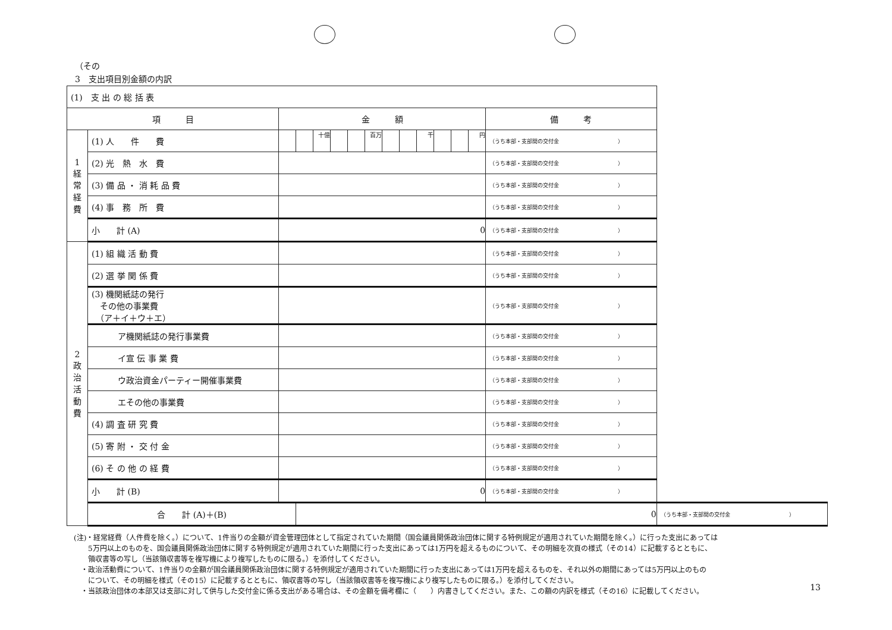（その
3　支出項目別金額の内訳
| (1) 支 出 の 総 括 表 | | | | | | | | | | | | | | | |
| 項 目 | | 金 額 | | | | | | | | | | | | 備 考 | |
| 1 経常経費 | (1) 人 件 費 | | | 十億 | | | 百万 | | | 千 | | | 円 | （うち本部・支部間の交付金 ） | |
| | (2) 光 熱 水 費 | | | | | | | | | | | | | （うち本部・支部間の交付金 ） | |
| | (3) 備 品 ・ 消 耗 品 費 | | | | | | | | | | | | | （うち本部・支部間の交付金 ） | |
| | (4) 事 務 所 費 | | | | | | | | | | | | | （うち本部・支部間の交付金 ） | |
| | 小 計 (A) | 0 | | | | | | | | | | | | （うち本部・支部間の交付金 ） | |
| 2 政治活動費 | (1) 組 織 活 動 費 | | | | | | | | | | | | | （うち本部・支部間の交付金 ） | |
| | (2) 選 挙 関 係 費 | | | | | | | | | | | | | （うち本部・支部間の交付金 ） | |
| | (3) 機関紙誌の発行 その他の事業費 （ア＋イ＋ウ＋エ） | | | | | | | | | | | | | （うち本部・支部間の交付金 ） | |
| | ア機関紙誌の発行事業費 | | | | | | | | | | | | | （うち本部・支部間の交付金 ） | |
| | イ宣 伝 事 業 費 | | | | | | | | | | | | | （うち本部・支部間の交付金 ） | |
| | ウ政治資金パーティー開催事業費 | | | | | | | | | | | | | （うち本部・支部間の交付金 ） | |
| | エその他の事業費 | | | | | | | | | | | | | （うち本部・支部間の交付金 ） | |
| | (4) 調 査 研 究 費 | | | | | | | | | | | | | （うち本部・支部間の交付金 ） | |
| | (5) 寄 附 ・ 交 付 金 | | | | | | | | | | | | | （うち本部・支部間の交付金 ） | |
| | (6) そ の 他 の 経 費 | | | | | | | | | | | | | （うち本部・支部間の交付金 ） | |
| | 小 計 (B) | 0 | | | | | | | | | | | | （うち本部・支部間の交付金 ） | |
| | 合 計 (A)＋(B) | | 0 | | | | | | | | | | | | （うち本部・支部間の交付金 ） |
(注)・経常経費（人件費を除く。）について、1件当りの金額が資金管理団体として指定されていた期間（国会議員関係政治団体に関する特例規定が適用されていた期間を除く。）に行った支出にあっては
　　5万円以上のものを、国会議員関係政治団体に関する特例規定が適用されていた期間に行った支出にあっては1万円を超えるものについて、その明細を次頁の様式（その14）に記載するとともに、
　　領収書等の写し（当該領収書等を複写機により複写したものに限る。）を添付してください。
　・政治活動費について、1件当りの金額が国会議員関係政治団体に関する特例規定が適用されていた期間に行った支出にあっては1万円を超えるものを、それ以外の期間にあっては5万円以上のもの
　　について、その明細を様式（その15）に記載するとともに、領収書等の写し（当該領収書等を複写機により複写したものに限る。）を添付してください。
　・当該政治団体の本部又は支部に対して供与した交付金に係る支出がある場合は、その金額を備考欄に（　　）内書きしてください。また、この額の内訳を様式（その16）に記載してください。
13